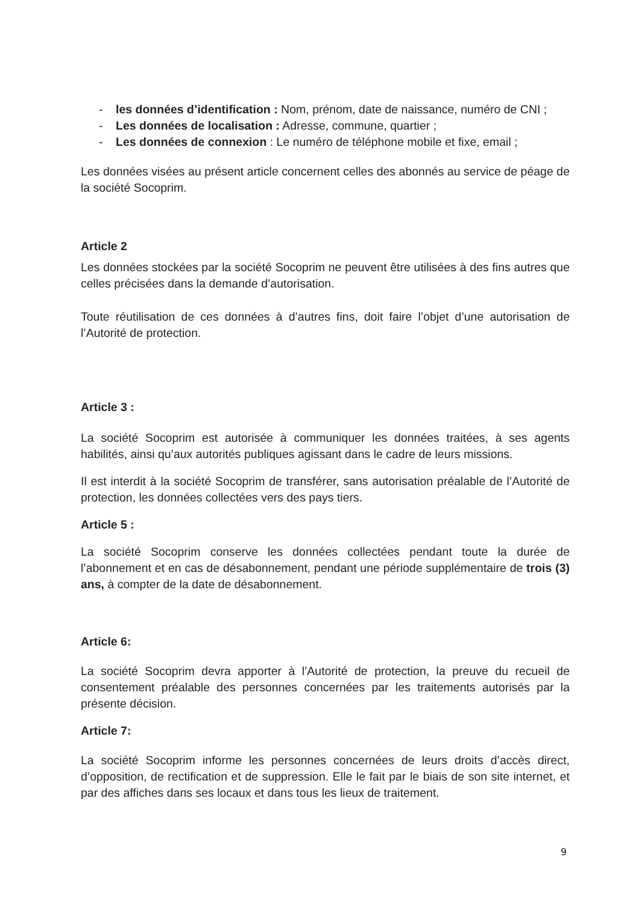- les données d’identification : Nom, prénom, date de naissance, numéro de CNI ;
- Les données de localisation : Adresse, commune, quartier ;
- Les données de connexion : Le numéro de téléphone mobile et fixe, email ;
Les données visées au présent article concernent celles des abonnés au service de péage de la société Socoprim.
Article 2
Les données stockées par la société Socoprim ne peuvent être utilisées à des fins autres que celles précisées dans la demande d’autorisation.
Toute réutilisation de ces données à d’autres fins, doit faire l’objet d’une autorisation de l’Autorité de protection.
Article 3 :
La société Socoprim est autorisée à communiquer les données traitées, à ses agents habilités, ainsi qu’aux autorités publiques agissant dans le cadre de leurs missions.
Il est interdit à la société Socoprim de transférer, sans autorisation préalable de l’Autorité de protection, les données collectées vers des pays tiers.
Article 5 :
La société Socoprim conserve les données collectées pendant toute la durée de l’abonnement et en cas de désabonnement, pendant une période supplémentaire de trois (3) ans, à compter de la date de désabonnement.
Article 6:
La société Socoprim devra apporter à l’Autorité de protection, la preuve du recueil de consentement préalable des personnes concernées par les traitements autorisés par la présente décision.
Article 7:
La société Socoprim informe les personnes concernées de leurs droits d’accès direct, d’opposition, de rectification et de suppression. Elle le fait par le biais de son site internet, et par des affiches dans ses locaux et dans tous les lieux de traitement.
9